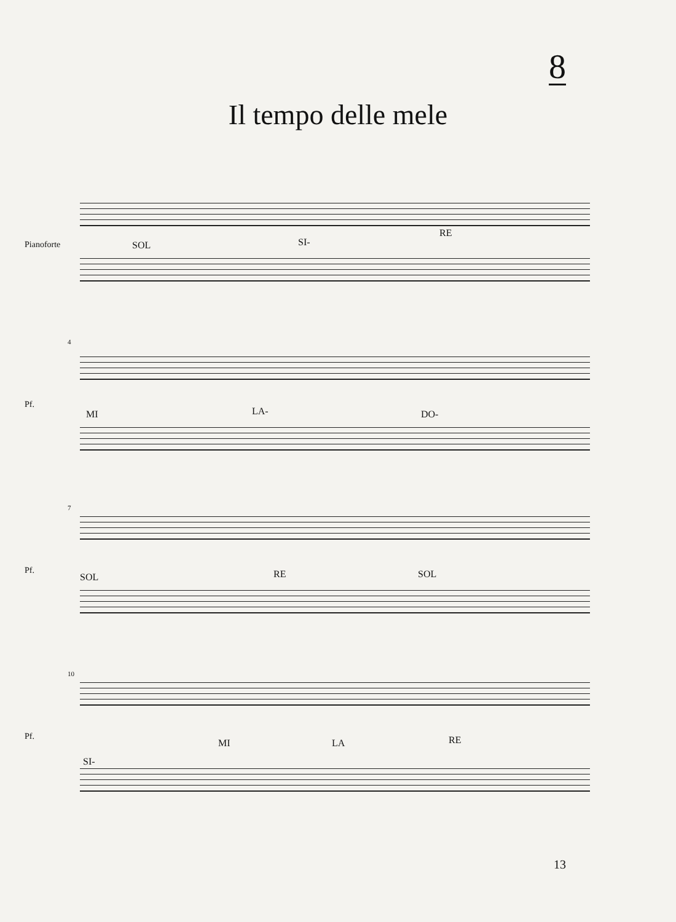8
Il tempo delle mele
Pianoforte SOL SI-
RE
4
Pf.
MI LA- DO-
7
Pf.
SOL RE SOL
10
Pf.
SI-
MI LA RE
13